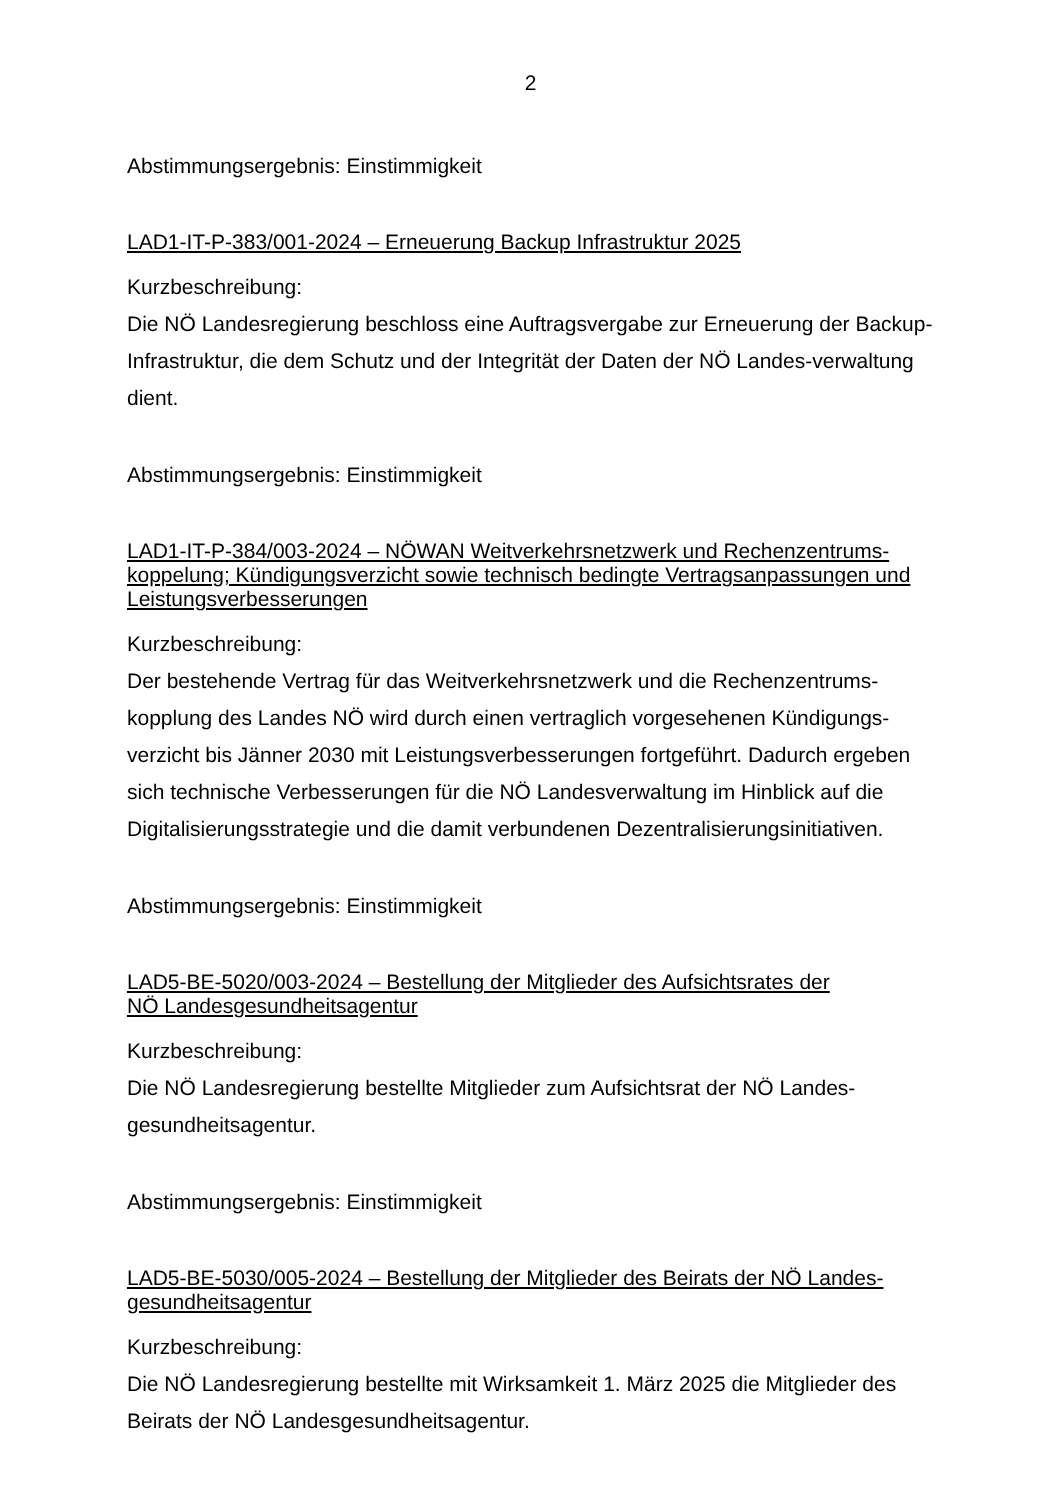2
Abstimmungsergebnis: Einstimmigkeit
LAD1-IT-P-383/001-2024 – Erneuerung Backup Infrastruktur 2025
Kurzbeschreibung:
Die NÖ Landesregierung beschloss eine Auftragsvergabe zur Erneuerung der Backup-Infrastruktur, die dem Schutz und der Integrität der Daten der NÖ Landes-verwaltung dient.
Abstimmungsergebnis: Einstimmigkeit
LAD1-IT-P-384/003-2024 – NÖWAN Weitverkehrsnetzwerk und Rechenzentrums-koppelung; Kündigungsverzicht sowie technisch bedingte Vertragsanpassungen und Leistungsverbesserungen
Kurzbeschreibung:
Der bestehende Vertrag für das Weitverkehrsnetzwerk und die Rechenzentrums-kopplung des Landes NÖ wird durch einen vertraglich vorgesehenen Kündigungs-verzicht bis Jänner 2030 mit Leistungsverbesserungen fortgeführt. Dadurch ergeben sich technische Verbesserungen für die NÖ Landesverwaltung im Hinblick auf die Digitalisierungsstrategie und die damit verbundenen Dezentralisierungsinitiativen.
Abstimmungsergebnis: Einstimmigkeit
LAD5-BE-5020/003-2024 – Bestellung der Mitglieder des Aufsichtsrates der
NÖ Landesgesundheitsagentur
Kurzbeschreibung:
Die NÖ Landesregierung bestellte Mitglieder zum Aufsichtsrat der NÖ Landes-gesundheitsagentur.
Abstimmungsergebnis: Einstimmigkeit
LAD5-BE-5030/005-2024 – Bestellung der Mitglieder des Beirats der NÖ Landes-gesundheitsagentur
Kurzbeschreibung:
Die NÖ Landesregierung bestellte mit Wirksamkeit 1. März 2025 die Mitglieder des Beirats der NÖ Landesgesundheitsagentur.